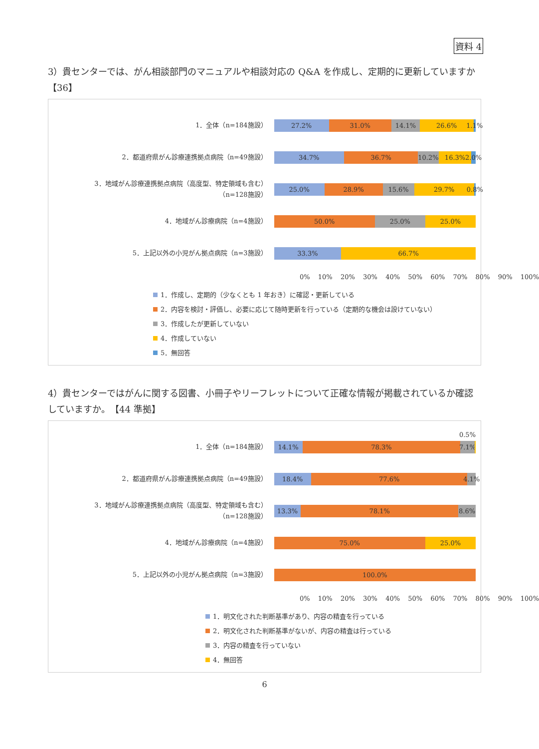資料 4
3）貴センターでは、がん相談部門のマニュアルや相談対応の Q&A を作成し、定期的に更新していますか【36】
1．全体（n=184施設）
27.2% 31.0% 14.1% 26.6% 1.1%
2．都道府県がん診療連携拠点病院（n=49施設）
34.7% 36.7% 10.2% 16.3% 2.0%
3．地域がん診療連携拠点病院（高度型、特定領域も含む）
（n=128施設）
25.0% 28.9% 15.6% 29.7% 0.8%
4．地域がん診療病院（n=4施設）
50.0% 25.0% 25.0%
5．上記以外の小児がん拠点病院（n=3施設）
33.3% 66.7%
0% 10% 20% 30% 40% 50% 60% 70% 80% 90% 100%
1．作成し、定期的（少なくとも 1 年おき）に確認・更新している
2．内容を検討・評価し、必要に応じて随時更新を行っている（定期的な機会は設けていない）
3．作成したが更新していない
4．作成していない
5．無回答
4）貴センターではがんに関する図書、小冊子やリーフレットについて正確な情報が掲載されているか確認していますか。　【44 準拠】
0.5%
1．全体（n=184施設）
14.1% 78.3% 7.1%
2．都道府県がん診療連携拠点病院（n=49施設）
18.4% 77.6% 4.1%
3．地域がん診療連携拠点病院（高度型、特定領域も含む）
（n=128施設）
13.3% 78.1% 8.6%
4．地域がん診療病院（n=4施設）
75.0% 25.0%
5．上記以外の小児がん拠点病院（n=3施設）
100.0%
0% 10% 20% 30% 40% 50% 60% 70% 80% 90% 100%
1．明文化された判断基準があり、内容の精査を行っている
2．明文化された判断基準がないが、内容の精査は行っている
3．内容の精査を行っていない
4．無回答
6